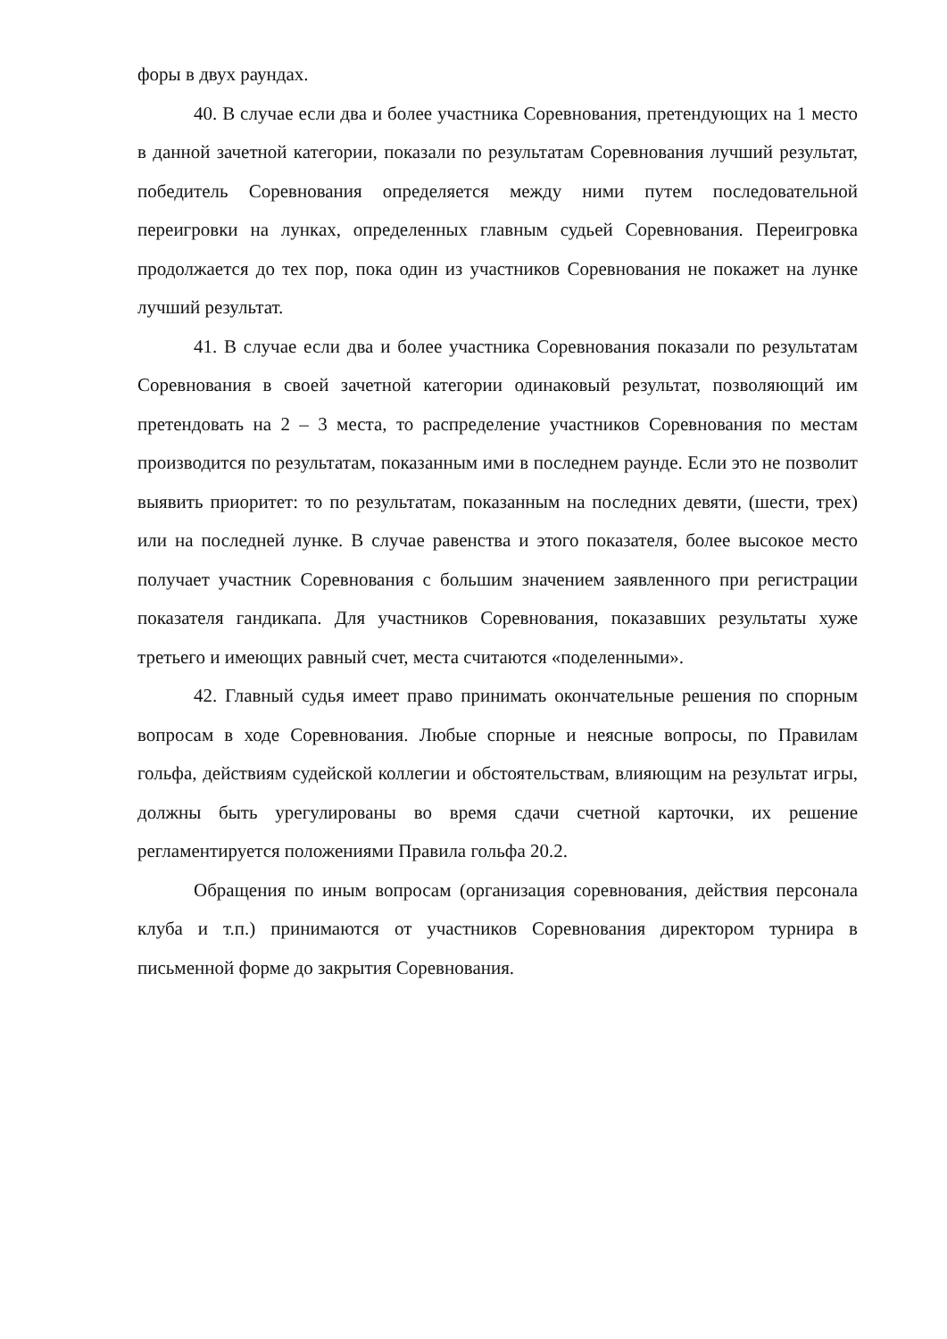форы в двух раундах.
40. В случае если два и более участника Соревнования, претендующих на 1 место в данной зачетной категории, показали по результатам Соревнования лучший результат, победитель Соревнования определяется между ними путем последовательной переигровки на лунках, определенных главным судьей Соревнования. Переигровка продолжается до тех пор, пока один из участников Соревнования не покажет на лунке лучший результат.
41. В случае если два и более участника Соревнования показали по результатам Соревнования в своей зачетной категории одинаковый результат, позволяющий им претендовать на 2 – 3 места, то распределение участников Соревнования по местам производится по результатам, показанным ими в последнем раунде. Если это не позволит выявить приоритет: то по результатам, показанным на последних девяти, (шести, трех) или на последней лунке. В случае равенства и этого показателя, более высокое место получает участник Соревнования с большим значением заявленного при регистрации показателя гандикапа. Для участников Соревнования, показавших результаты хуже третьего и имеющих равный счет, места считаются «поделенными».
42. Главный судья имеет право принимать окончательные решения по спорным вопросам в ходе Соревнования. Любые спорные и неясные вопросы, по Правилам гольфа, действиям судейской коллегии и обстоятельствам, влияющим на результат игры, должны быть урегулированы во время сдачи счетной карточки, их решение регламентируется положениями Правила гольфа 20.2.
Обращения по иным вопросам (организация соревнования, действия персонала клуба и т.п.) принимаются от участников Соревнования директором турнира в письменной форме до закрытия Соревнования.